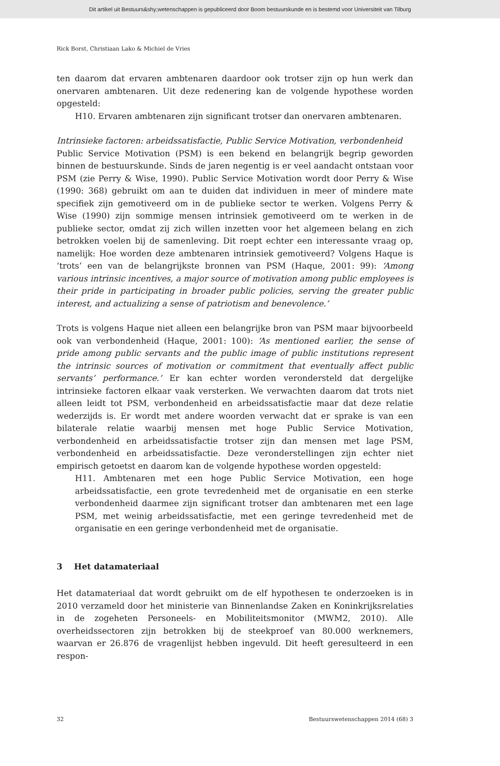Dit artikel uit Bestuurs&shy;wetenschappen is gepubliceerd door Boom bestuurskunde en is bestemd voor Universiteit van Tilburg
Rick Borst, Christiaan Lako & Michiel de Vries
ten daarom dat ervaren ambtenaren daardoor ook trotser zijn op hun werk dan onervaren ambtenaren. Uit deze redenering kan de volgende hypothese worden opgesteld:
H10. Ervaren ambtenaren zijn significant trotser dan onervaren ambtenaren.
Intrinsieke factoren: arbeidssatisfactie, Public Service Motivation, verbondenheid
Public Service Motivation (PSM) is een bekend en belangrijk begrip geworden binnen de bestuurskunde. Sinds de jaren negentig is er veel aandacht ontstaan voor PSM (zie Perry & Wise, 1990). Public Service Motivation wordt door Perry & Wise (1990: 368) gebruikt om aan te duiden dat individuen in meer of mindere mate specifiek zijn gemotiveerd om in de publieke sector te werken. Volgens Perry & Wise (1990) zijn sommige mensen intrinsiek gemotiveerd om te werken in de publieke sector, omdat zij zich willen inzetten voor het algemeen belang en zich betrokken voelen bij de samenleving. Dit roept echter een interessante vraag op, namelijk: Hoe worden deze ambtenaren intrinsiek gemotiveerd? Volgens Haque is ‘trots’ een van de belangrijkste bronnen van PSM (Haque, 2001: 99): ‘Among various intrinsic incentives, a major source of motivation among public employees is their pride in participating in broader public policies, serving the greater public interest, and actualizing a sense of patriotism and benevolence.’
Trots is volgens Haque niet alleen een belangrijke bron van PSM maar bijvoorbeeld ook van verbondenheid (Haque, 2001: 100): ‘As mentioned earlier, the sense of pride among public servants and the public image of public institutions represent the intrinsic sources of motivation or commitment that eventually affect public servants’ performance.’ Er kan echter worden verondersteld dat dergelijke intrinsieke factoren elkaar vaak versterken. We verwachten daarom dat trots niet alleen leidt tot PSM, verbondenheid en arbeidssatisfactie maar dat deze relatie wederzijds is. Er wordt met andere woorden verwacht dat er sprake is van een bilaterale relatie waarbij mensen met hoge Public Service Motivation, verbondenheid en arbeidssatisfactie trotser zijn dan mensen met lage PSM, verbondenheid en arbeidssatisfactie. Deze veronderstellingen zijn echter niet empirisch getoetst en daarom kan de volgende hypothese worden opgesteld:
H11. Ambtenaren met een hoge Public Service Motivation, een hoge arbeidssatisfactie, een grote tevredenheid met de organisatie en een sterke verbondenheid daarmee zijn significant trotser dan ambtenaren met een lage PSM, met weinig arbeidssatisfactie, met een geringe tevredenheid met de organisatie en een geringe verbondenheid met de organisatie.
3 Het datamateriaal
Het datamateriaal dat wordt gebruikt om de elf hypothesen te onderzoeken is in 2010 verzameld door het ministerie van Binnenlandse Zaken en Koninkrijksrelaties in de zogeheten Personeels- en Mobiliteitsmonitor (MWM2, 2010). Alle overheidssectoren zijn betrokken bij de steekproef van 80.000 werknemers, waarvan er 26.876 de vragenlijst hebben ingevuld. Dit heeft geresulteerd in een respon-
32 Bestuurswetenschappen 2014 (68) 3